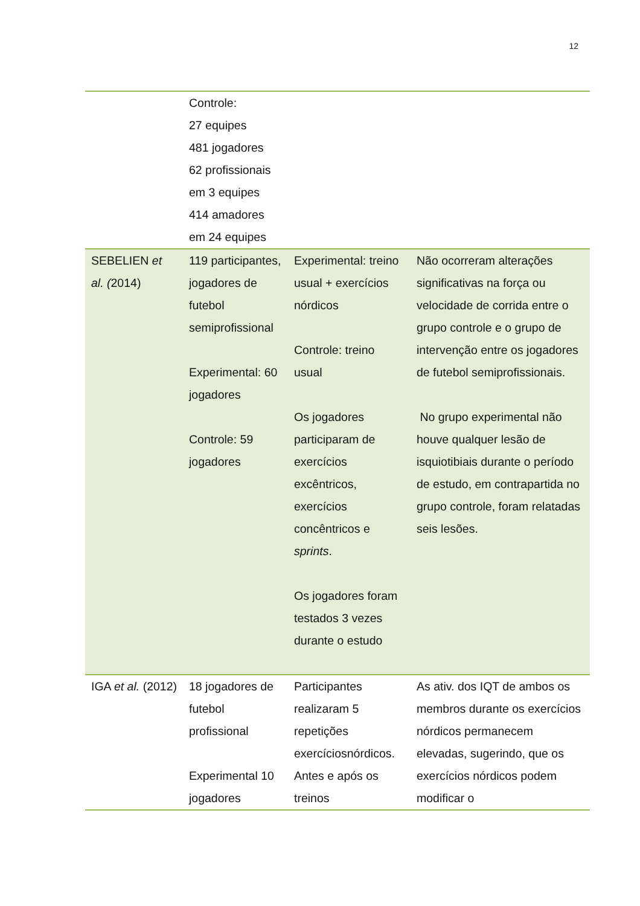12
| | Controle: 27 equipes 481 jogadores 62 profissionais em 3 equipes 414 amadores em 24 equipes | | |
| SEBELIEN et al. ( 2014) | 119 participantes, jogadores de futebol semiprofissional Experimental: 60 jogadores Controle: 59 jogadores | Experimental: treino usual + exercícios nórdicos Controle: treino usual Os jogadores participaram de exercícios excêntricos, exercícios concêntricos e sprints . Os jogadores foram testados 3 vezes durante o estudo | Não ocorreram alterações significativas na força ou velocidade de corrida entre o grupo controle e o grupo de intervenção entre os jogadores de futebol semiprofissionais. No grupo experimental não houve qualquer lesão de isquiotibiais durante o período de estudo, em contrapartida no grupo controle, foram relatadas seis lesões. |
| IGA et al. (2012) | 18 jogadores de futebol profissional Experimental 10 jogadores | Participantes realizaram 5 repetições exercíciosnórdicos. Antes e após os treinos | As ativ. dos IQT de ambos os membros durante os exercícios nórdicos permanecem elevadas, sugerindo, que os exercícios nórdicos podem modificar o |